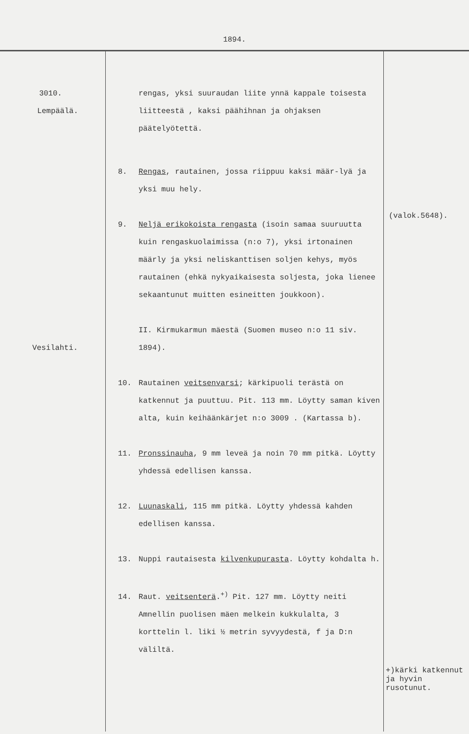1894.
| 3010. Lempäälä. Vesilahti. | rengas, yksi suuraudan liite ynnä kappale toisesta liitteestä , kaksi päähihnan ja ohjaksen päätelyötettä. 8. Rengas , rautainen, jossa riippuu kaksi määr-lyä ja yksi muu hely. 9. Neljä erikokoista rengasta (isoin samaa suuruutta kuin rengaskuolaimissa (n:o 7), yksi irtonainen määrly ja yksi neliskanttisen soljen kehys, myös rautainen (ehkä nykyaikaisesta soljesta, joka lienee sekaantunut muitten esineitten joukkoon). II. Kirmukarmun mäestä (Suomen museo n:o 11 siv. 1894). 10. Rautainen veitsenvarsi ; kärkipuoli terästä on katkennut ja puuttuu. Pit. 113 mm. Löytty saman kiven alta, kuin keihäänkärjet n:o 3009 . (Kartassa b). 11. Pronssinauha , 9 mm leveä ja noin 70 mm pitkä. Löytty yhdessä edellisen kanssa. 12. Luunaskali , 115 mm pitkä. Löytty yhdessä kahden edellisen kanssa. 13. Nuppi rautaisesta kilvenkupurasta . Löytty kohdalta h. 14. Raut. veitsenterä .<sup>+)</sup> Pit. 127 mm. Löytty neiti Amnellin puolisen mäen melkein kukkulalta, 3 korttelin l. liki ½ metrin syvyydestä, f ja D:n väliltä. | (valok.5648). +)kärki katkennut ja hyvin rusotunut. |